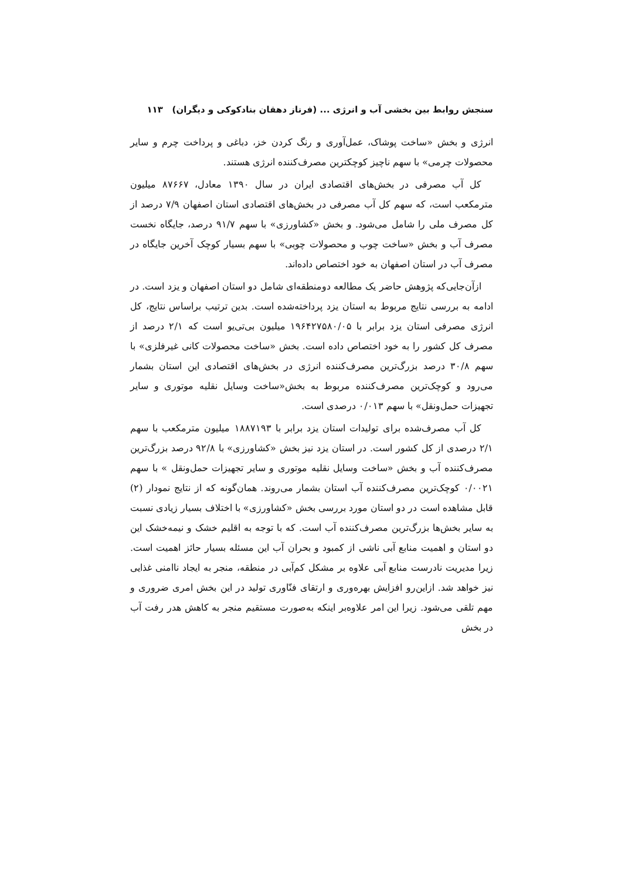سنجش روابط بین بخشی آب و انرژی ... (فرناز دهقان بنادکوکی و دیگران) ۱۱۳
انرژی و بخش «ساخت پوشاک، عمل‌آوری و رنگ کردن خز، دباغی و پرداخت چرم و سایر محصولات چرمی» با سهم ناچیز کوچکترین مصرف‌کننده انرژی هستند.
کل آب مصرفی در بخش‌های اقتصادی ایران در سال ۱۳۹۰ معادل، ۸۷۶۶۷ میلیون مترمکعب است، که سهم کل آب مصرفی در بخش‌های اقتصادی استان اصفهان ۷/۹ درصد از کل مصرف ملی را شامل می‌شود. و بخش «کشاورزی» با سهم ۹۱/۷ درصد، جایگاه نخست مصرف آب و بخش «ساخت چوب و محصولات چوبی» با سهم بسیار کوچک آخرین جایگاه در مصرف آب در استان اصفهان به خود اختصاص داده‌اند.
ازآن‌جایی‌که پژوهش حاضر یک مطالعه دومنطقه‌ای شامل دو استان اصفهان و یزد است. در ادامه به بررسی نتایج مربوط به استان یزد پرداخته‌شده است. بدین ترتیب براساس نتایج، کل انرژی مصرفی استان یزد برابر با ۱۹۶۴۲۷۵۸۰/۰۵ میلیون بی‌تی‌یو است که ۲/۱ درصد از مصرف کل کشور را به خود اختصاص داده است. بخش «ساخت محصولات کانی غیرفلزی» با سهم ۳۰/۸ درصد بزرگ‌ترین مصرف‌کننده انرژی در بخش‌های اقتصادی این استان بشمار می‌رود و کوچک‌ترین مصرف‌کننده مربوط به بخش«ساخت وسایل نقلیه موتوری و سایر تجهیزات حمل‌ونقل» با سهم ۰/۰۱۳ درصدی است.
کل آب مصرف‌شده برای تولیدات استان یزد برابر با ۱۸۸۷۱۹۳ میلیون مترمکعب با سهم ۲/۱ درصدی از کل کشور است. در استان یزد نیز بخش «کشاورزی» با ۹۲/۸ درصد بزرگ‌ترین مصرف‌کننده آب و بخش «ساخت وسایل نقلیه موتوری و سایر تجهیزات حمل‌ونقل » با سهم ۰/۰۰۲۱ کوچک‌ترین مصرف‌کننده آب استان بشمار می‌روند. همان‌گونه که از نتایج نمودار (۲) قابل مشاهده است در دو استان مورد بررسی بخش «کشاورزی» با اختلاف بسیار زیادی نسبت به سایر بخش‌ها بزرگ‌ترین مصرف‌کننده آب است. که با توجه به اقلیم خشک و نیمه‌خشک این دو استان و اهمیت منابع آبی ناشی از کمبود و بحران آب این مسئله بسیار حائز اهمیت است. زیرا مدیریت نادرست منابع آبی علاوه بر مشکل کم‌آبی در منطقه، منجر به ایجاد ناامنی غذایی نیز خواهد شد. ازاین‌رو افزایش بهره‌وری و ارتقای فنّاوری تولید در این بخش امری ضروری و مهم تلقی می‌شود. زیرا این امر علاوه‌بر اینکه به‌صورت مستقیم منجر به کاهش هدر رفت آب در بخش